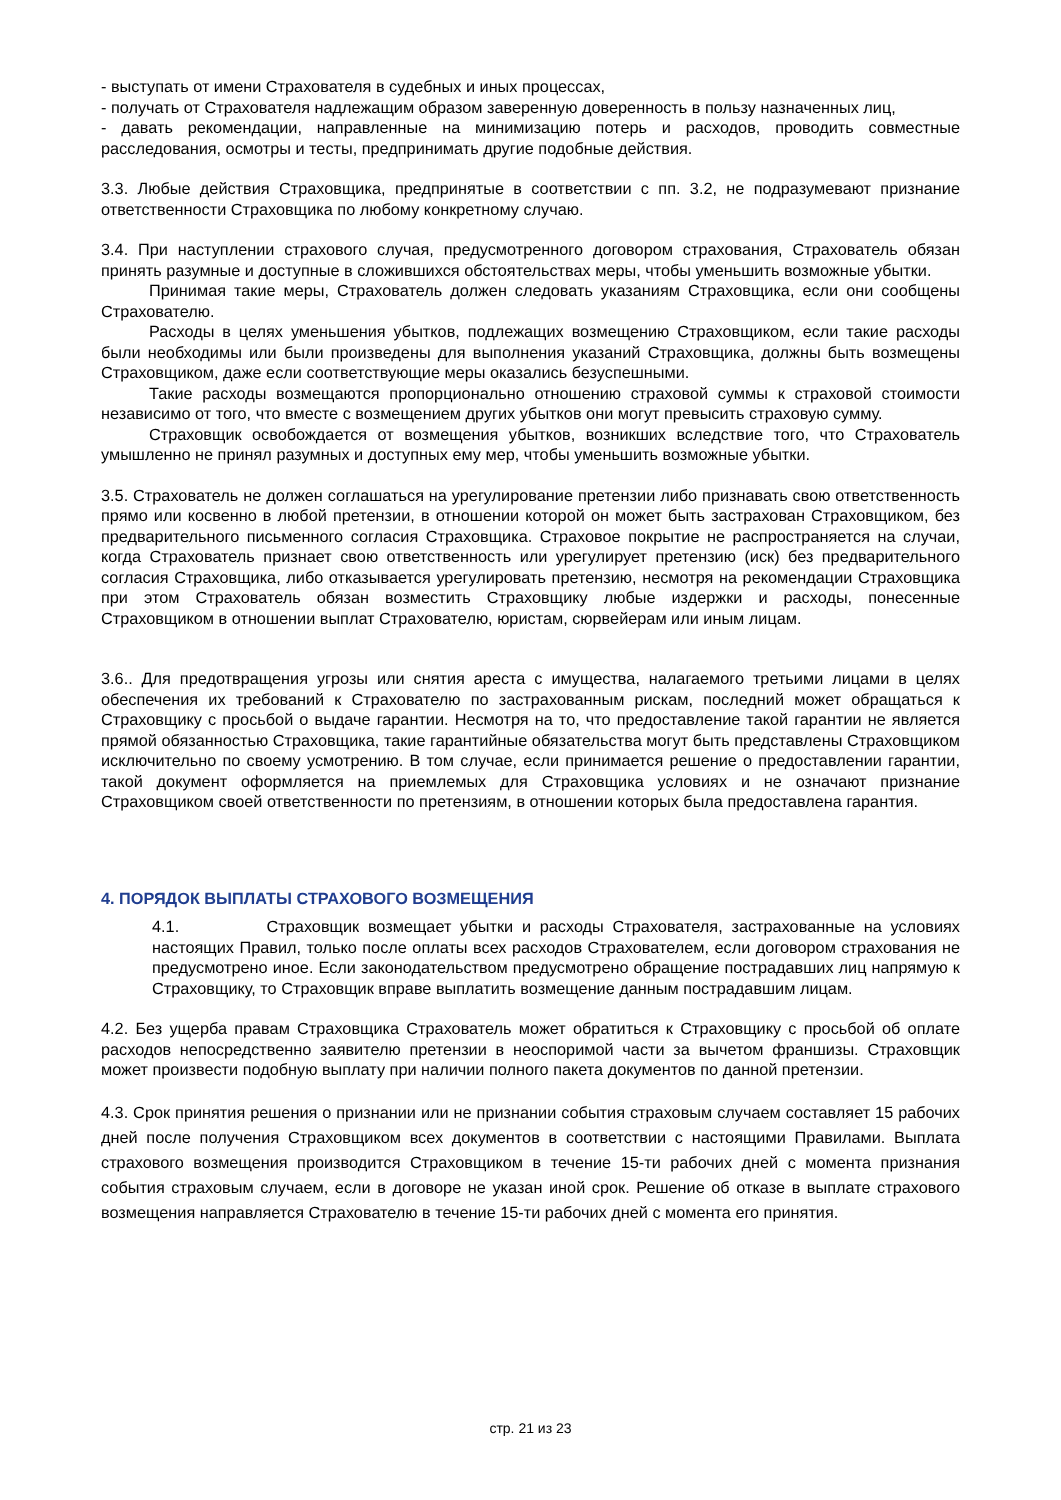- выступать от имени Страхователя в судебных и иных процессах,
- получать от Страхователя надлежащим образом заверенную доверенность в пользу назначенных лиц,
- давать рекомендации, направленные на минимизацию потерь и расходов, проводить совместные расследования, осмотры и тесты, предпринимать другие подобные действия.
3.3. Любые действия Страховщика, предпринятые в соответствии с пп. 3.2, не подразумевают признание ответственности Страховщика по любому конкретному случаю.
3.4. При наступлении страхового случая, предусмотренного договором страхования, Страхователь обязан принять разумные и доступные в сложившихся обстоятельствах меры, чтобы уменьшить возможные убытки.
Принимая такие меры, Страхователь должен следовать указаниям Страховщика, если они сообщены Страхователю.
Расходы в целях уменьшения убытков, подлежащих возмещению Страховщиком, если такие расходы были необходимы или были произведены для выполнения указаний Страховщика, должны быть возмещены Страховщиком, даже если соответствующие меры оказались безуспешными.
Такие расходы возмещаются пропорционально отношению страховой суммы к страховой стоимости независимо от того, что вместе с возмещением других убытков они могут превысить страховую сумму.
Страховщик освобождается от возмещения убытков, возникших вследствие того, что Страхователь умышленно не принял разумных и доступных ему мер, чтобы уменьшить возможные убытки.
3.5. Страхователь не должен соглашаться на урегулирование претензии либо признавать свою ответственность прямо или косвенно в любой претензии, в отношении которой он может быть застрахован Страховщиком, без предварительного письменного согласия Страховщика. Страховое покрытие не распространяется на случаи, когда Страхователь признает свою ответственность или урегулирует претензию (иск) без предварительного согласия Страховщика, либо отказывается урегулировать претензию, несмотря на рекомендации Страховщика при этом Страхователь обязан возместить Страховщику любые издержки и расходы, понесенные Страховщиком в отношении выплат Страхователю, юристам, сюрвейерам или иным лицам.
3.6.. Для предотвращения угрозы или снятия ареста с имущества, налагаемого третьими лицами в целях обеспечения их требований к Страхователю по застрахованным рискам, последний может обращаться к Страховщику с просьбой о выдаче гарантии. Несмотря на то, что предоставление такой гарантии не является прямой обязанностью Страховщика, такие гарантийные обязательства могут быть представлены Страховщиком исключительно по своему усмотрению. В том случае, если принимается решение о предоставлении гарантии, такой документ оформляется на приемлемых для Страховщика условиях и не означают признание Страховщиком своей ответственности по претензиям, в отношении которых была предоставлена гарантия.
4. ПОРЯДОК ВЫПЛАТЫ СТРАХОВОГО ВОЗМЕЩЕНИЯ
4.1. Страховщик возмещает убытки и расходы Страхователя, застрахованные на условиях настоящих Правил, только после оплаты всех расходов Страхователем, если договором страхования не предусмотрено иное. Если законодательством предусмотрено обращение пострадавших лиц напрямую к Страховщику, то Страховщик вправе выплатить возмещение данным пострадавшим лицам.
4.2. Без ущерба правам Страховщика Страхователь может обратиться к Страховщику с просьбой об оплате расходов непосредственно заявителю претензии в неоспоримой части за вычетом франшизы. Страховщик может произвести подобную выплату при наличии полного пакета документов по данной претензии.
4.3. Срок принятия решения о признании или не признании события страховым случаем составляет 15 рабочих дней после получения Страховщиком всех документов в соответствии с настоящими Правилами. Выплата страхового возмещения производится Страховщиком в течение 15-ти рабочих дней с момента признания события страховым случаем, если в договоре не указан иной срок. Решение об отказе в выплате страхового возмещения направляется Страхователю в течение 15-ти рабочих дней с момента его принятия.
стр. 21 из 23